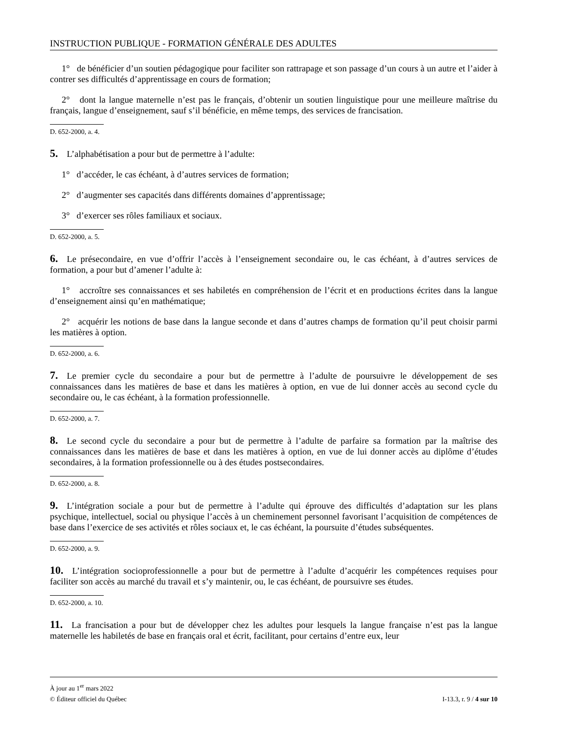INSTRUCTION PUBLIQUE - FORMATION GÉNÉRALE DES ADULTES
1° de bénéficier d’un soutien pédagogique pour faciliter son rattrapage et son passage d’un cours à un autre et l’aider à contrer ses difficultés d’apprentissage en cours de formation;
2° dont la langue maternelle n’est pas le français, d’obtenir un soutien linguistique pour une meilleure maîtrise du français, langue d’enseignement, sauf s’il bénéficie, en même temps, des services de francisation.
D. 652-2000, a. 4.
5. L’alphabétisation a pour but de permettre à l’adulte:
1° d’accéder, le cas échéant, à d’autres services de formation;
2° d’augmenter ses capacités dans différents domaines d’apprentissage;
3° d’exercer ses rôles familiaux et sociaux.
D. 652-2000, a. 5.
6. Le présecondaire, en vue d’offrir l’accès à l’enseignement secondaire ou, le cas échéant, à d’autres services de formation, a pour but d’amener l’adulte à:
1° accroître ses connaissances et ses habiletés en compréhension de l’écrit et en productions écrites dans la langue d’enseignement ainsi qu’en mathématique;
2° acquérir les notions de base dans la langue seconde et dans d’autres champs de formation qu’il peut choisir parmi les matières à option.
D. 652-2000, a. 6.
7. Le premier cycle du secondaire a pour but de permettre à l’adulte de poursuivre le développement de ses connaissances dans les matières de base et dans les matières à option, en vue de lui donner accès au second cycle du secondaire ou, le cas échéant, à la formation professionnelle.
D. 652-2000, a. 7.
8. Le second cycle du secondaire a pour but de permettre à l’adulte de parfaire sa formation par la maîtrise des connaissances dans les matières de base et dans les matières à option, en vue de lui donner accès au diplôme d’études secondaires, à la formation professionnelle ou à des études postsecondaires.
D. 652-2000, a. 8.
9. L’intégration sociale a pour but de permettre à l’adulte qui éprouve des difficultés d’adaptation sur les plans psychique, intellectuel, social ou physique l’accès à un cheminement personnel favorisant l’acquisition de compétences de base dans l’exercice de ses activités et rôles sociaux et, le cas échéant, la poursuite d’études subséquentes.
D. 652-2000, a. 9.
10. L’intégration socioprofessionnelle a pour but de permettre à l’adulte d’acquérir les compétences requises pour faciliter son accès au marché du travail et s’y maintenir, ou, le cas échéant, de poursuivre ses études.
D. 652-2000, a. 10.
11. La francisation a pour but de développer chez les adultes pour lesquels la langue française n’est pas la langue maternelle les habiletés de base en français oral et écrit, facilitant, pour certains d’entre eux, leur
À jour au 1<sup>er</sup> mars 2022
© Éditeur officiel du Québec I-13.3, r. 9 / 4 sur 10